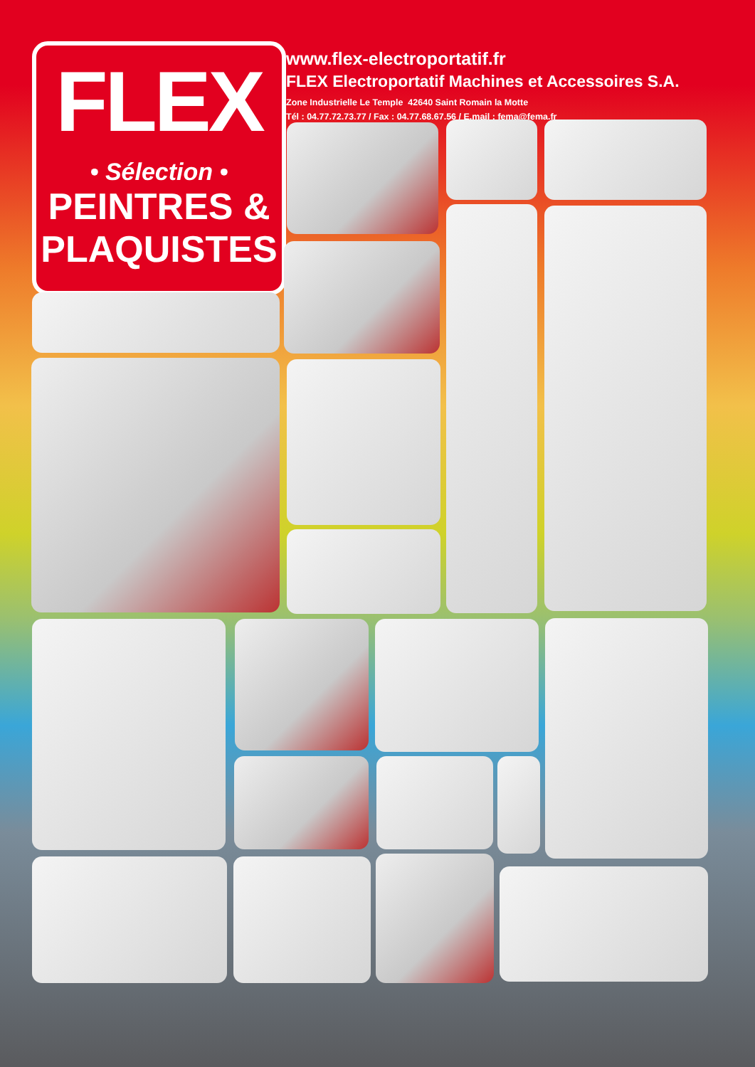FLEX
• Sélection •
PEINTRES &
PLAQUISTES
www.flex-electroportatif.fr
FLEX Electroportatif Machines et Accessoires S.A.
Zone Industrielle Le Temple 42640 Saint Romain la Motte
Tél : 04.77.72.73.77 / Fax : 04.77.68.67.56 / E.mail : fema@fema.fr